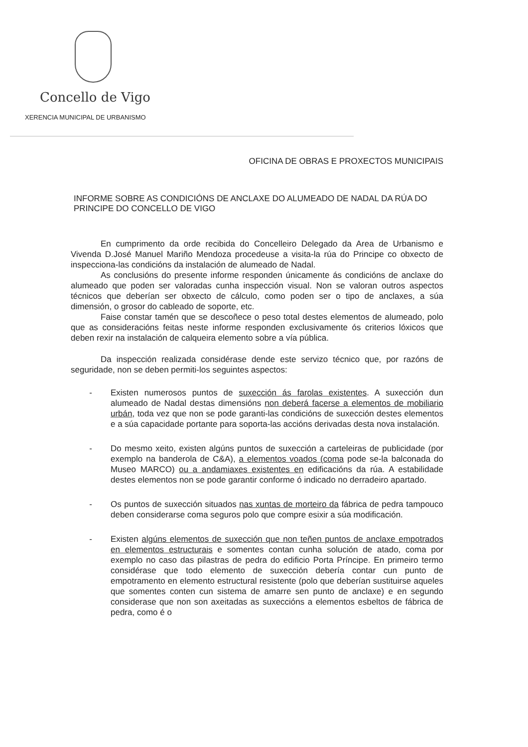Concello de Vigo
XERENCIA MUNICIPAL DE URBANISMO
OFICINA DE OBRAS E PROXECTOS MUNICIPAIS
INFORME SOBRE AS CONDICIÓNS DE ANCLAXE DO ALUMEADO DE NADAL DA RÚA DO PRINCIPE DO CONCELLO DE VIGO
En cumprimento da orde recibida do Concelleiro Delegado da Area de Urbanismo e Vivenda D.José Manuel Mariño Mendoza procedeuse a visita-la rúa do Principe co obxecto de inspecciona-las condicións da instalación de alumeado de Nadal.
As conclusións do presente informe responden únicamente ás condicións de anclaxe do alumeado que poden ser valoradas cunha inspección visual. Non se valoran outros aspectos técnicos que deberían ser obxecto de cálculo, como poden ser o tipo de anclaxes, a súa dimensión, o grosor do cableado de soporte, etc.
Faise constar tamén que se descoñece o peso total destes elementos de alumeado, polo que as consideracións feitas neste informe responden exclusivamente ós criterios lóxicos que deben rexir na instalación de calqueira elemento sobre a vía pública.
Da inspección realizada considérase dende este servizo técnico que, por razóns de seguridade, non se deben permiti-los seguintes aspectos:
- Existen numerosos puntos de suxección ás farolas existentes. A suxección dun alumeado de Nadal destas dimensións non deberá facerse a elementos de mobiliario urbán, toda vez que non se pode garanti-las condicións de suxección destes elementos e a súa capacidade portante para soporta-las accións derivadas desta nova instalación.
- Do mesmo xeito, existen algúns puntos de suxección a carteleiras de publicidade (por exemplo na banderola de C&A), a elementos voados (coma pode se-la balconada do Museo MARCO) ou a andamiaxes existentes en edificacións da rúa. A estabilidade destes elementos non se pode garantir conforme ó indicado no derradeiro apartado.
- Os puntos de suxección situados nas xuntas de morteiro da fábrica de pedra tampouco deben considerarse coma seguros polo que compre esixir a súa modificación.
- Existen algúns elementos de suxección que non teñen puntos de anclaxe empotrados en elementos estructurais e somentes contan cunha solución de atado, coma por exemplo no caso das pilastras de pedra do edificio Porta Príncipe. En primeiro termo considérase que todo elemento de suxección debería contar cun punto de empotramento en elemento estructural resistente (polo que deberían sustituirse aqueles que somentes conten cun sistema de amarre sen punto de anclaxe) e en segundo considerase que non son axeitadas as suxeccións a elementos esbeltos de fábrica de pedra, como é o